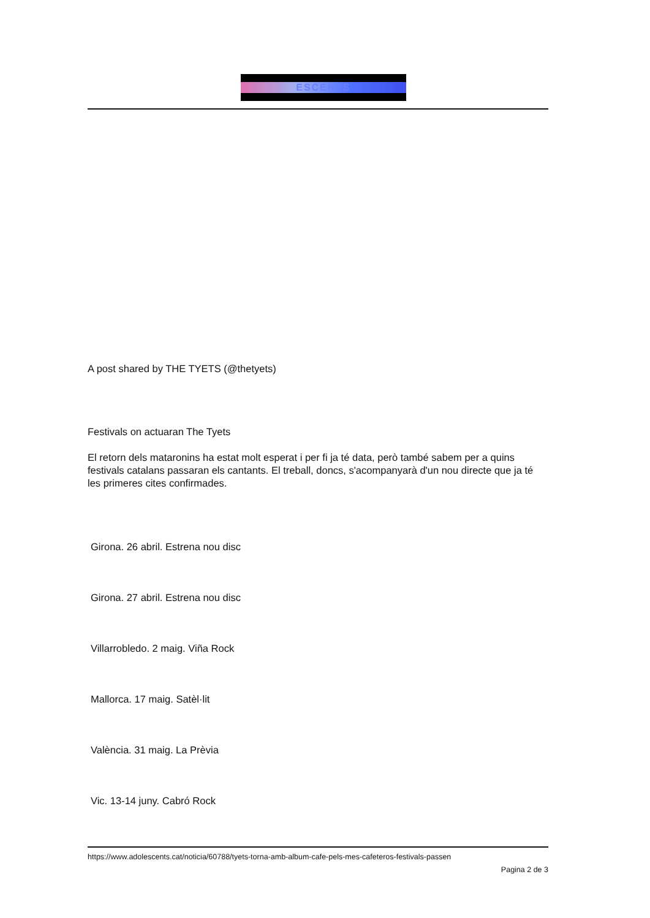ESCENTS
A post shared by THE TYETS (@thetyets)
Festivals on actuaran The Tyets
El retorn dels mataronins ha estat molt esperat i per fi ja té data, però també sabem per a quins festivals catalans passaran els cantants. El treball, doncs, s'acompanyarà d'un nou directe que ja té les primeres cites confirmades.
Girona. 26 abril. Estrena nou disc
Girona. 27 abril. Estrena nou disc
Villarrobledo. 2 maig. Viña Rock
Mallorca. 17 maig. Satèl·lit
València. 31 maig. La Prèvia
Vic. 13-14 juny. Cabró Rock
https://www.adolescents.cat/noticia/60788/tyets-torna-amb-album-cafe-pels-mes-cafeteros-festivals-passen
Pagina 2 de 3